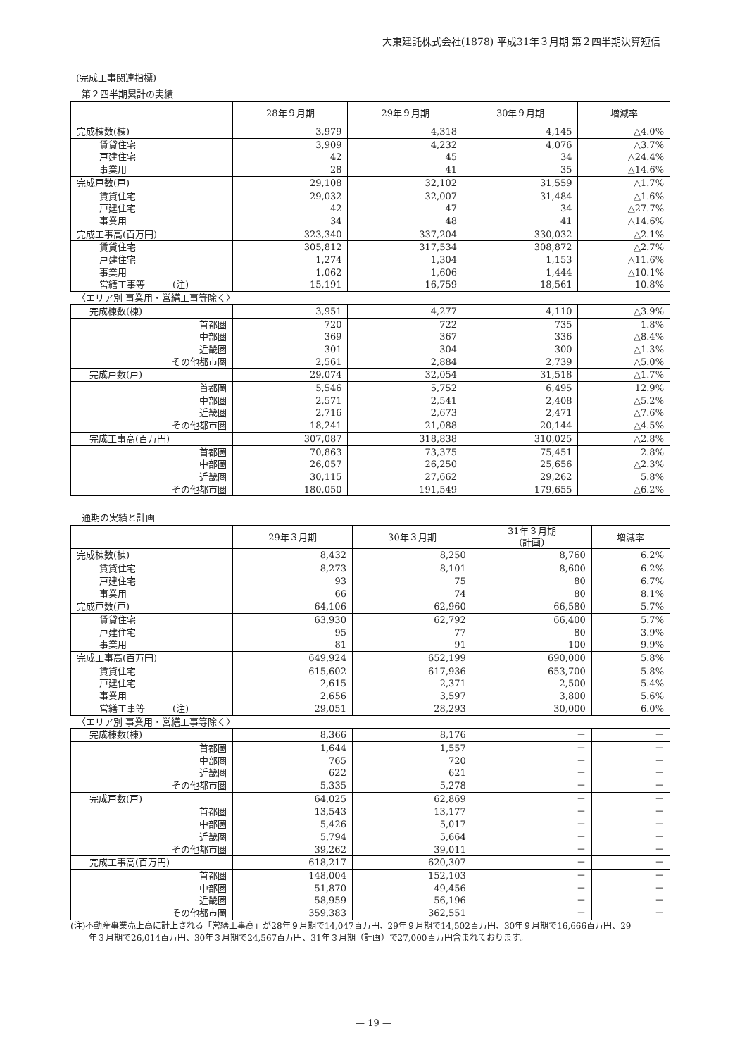大東建託株式会社(1878) 平成31年３月期 第２四半期決算短信
(完成工事関連指標)
第２四半期累計の実績
| | 28年９月期 | 29年９月期 | 30年９月期 | 増減率 |
| --- | --- | --- | --- | --- |
| 完成棟数(棟) | 3,979 | 4,318 | 4,145 | △4.0% |
| 賃貸住宅 | 3,909 | 4,232 | 4,076 | △3.7% |
| 戸建住宅 | 42 | 45 | 34 | △24.4% |
| 事業用 | 28 | 41 | 35 | △14.6% |
| 完成戸数(戸) | 29,108 | 32,102 | 31,559 | △1.7% |
| 賃貸住宅 | 29,032 | 32,007 | 31,484 | △1.6% |
| 戸建住宅 | 42 | 47 | 34 | △27.7% |
| 事業用 | 34 | 48 | 41 | △14.6% |
| 完成工事高(百万円) | 323,340 | 337,204 | 330,032 | △2.1% |
| 賃貸住宅 | 305,812 | 317,534 | 308,872 | △2.7% |
| 戸建住宅 | 1,274 | 1,304 | 1,153 | △11.6% |
| 事業用 | 1,062 | 1,606 | 1,444 | △10.1% |
| 営繕工事等 (注) | 15,191 | 16,759 | 18,561 | 10.8% |
| 〈エリア別 事業用・営繕工事等除く〉 | | | | |
| 完成棟数(棟) | 3,951 | 4,277 | 4,110 | △3.9% |
| 首都圏 | 720 | 722 | 735 | 1.8% |
| 中部圏 | 369 | 367 | 336 | △8.4% |
| 近畿圏 | 301 | 304 | 300 | △1.3% |
| その他都市圏 | 2,561 | 2,884 | 2,739 | △5.0% |
| 完成戸数(戸) | 29,074 | 32,054 | 31,518 | △1.7% |
| 首都圏 | 5,546 | 5,752 | 6,495 | 12.9% |
| 中部圏 | 2,571 | 2,541 | 2,408 | △5.2% |
| 近畿圏 | 2,716 | 2,673 | 2,471 | △7.6% |
| その他都市圏 | 18,241 | 21,088 | 20,144 | △4.5% |
| 完成工事高(百万円) | 307,087 | 318,838 | 310,025 | △2.8% |
| 首都圏 | 70,863 | 73,375 | 75,451 | 2.8% |
| 中部圏 | 26,057 | 26,250 | 25,656 | △2.3% |
| 近畿圏 | 30,115 | 27,662 | 29,262 | 5.8% |
| その他都市圏 | 180,050 | 191,549 | 179,655 | △6.2% |
通期の実績と計画
| | 29年３月期 | 30年３月期 | 31年３月期 (計画) | 増減率 |
| --- | --- | --- | --- | --- |
| 完成棟数(棟) | 8,432 | 8,250 | 8,760 | 6.2% |
| 賃貸住宅 | 8,273 | 8,101 | 8,600 | 6.2% |
| 戸建住宅 | 93 | 75 | 80 | 6.7% |
| 事業用 | 66 | 74 | 80 | 8.1% |
| 完成戸数(戸) | 64,106 | 62,960 | 66,580 | 5.7% |
| 賃貸住宅 | 63,930 | 62,792 | 66,400 | 5.7% |
| 戸建住宅 | 95 | 77 | 80 | 3.9% |
| 事業用 | 81 | 91 | 100 | 9.9% |
| 完成工事高(百万円) | 649,924 | 652,199 | 690,000 | 5.8% |
| 賃貸住宅 | 615,602 | 617,936 | 653,700 | 5.8% |
| 戸建住宅 | 2,615 | 2,371 | 2,500 | 5.4% |
| 事業用 | 2,656 | 3,597 | 3,800 | 5.6% |
| 営繕工事等 (注) | 29,051 | 28,293 | 30,000 | 6.0% |
| 〈エリア別 事業用・営繕工事等除く〉 | | | | |
| 完成棟数(棟) | 8,366 | 8,176 | － | － |
| 首都圏 | 1,644 | 1,557 | － | － |
| 中部圏 | 765 | 720 | － | － |
| 近畿圏 | 622 | 621 | － | － |
| その他都市圏 | 5,335 | 5,278 | － | － |
| 完成戸数(戸) | 64,025 | 62,869 | － | － |
| 首都圏 | 13,543 | 13,177 | － | － |
| 中部圏 | 5,426 | 5,017 | － | － |
| 近畿圏 | 5,794 | 5,664 | － | － |
| その他都市圏 | 39,262 | 39,011 | － | － |
| 完成工事高(百万円) | 618,217 | 620,307 | － | － |
| 首都圏 | 148,004 | 152,103 | － | － |
| 中部圏 | 51,870 | 49,456 | － | － |
| 近畿圏 | 58,959 | 56,196 | － | － |
| その他都市圏 | 359,383 | 362,551 | － | － |
(注)不動産事業売上高に計上される「営繕工事高」が28年９月期で14,047百万円、29年９月期で14,502百万円、30年９月期で16,666百万円、29
年３月期で26,014百万円、30年３月期で24,567百万円、31年３月期（計画）で27,000百万円含まれております。
— 19 —